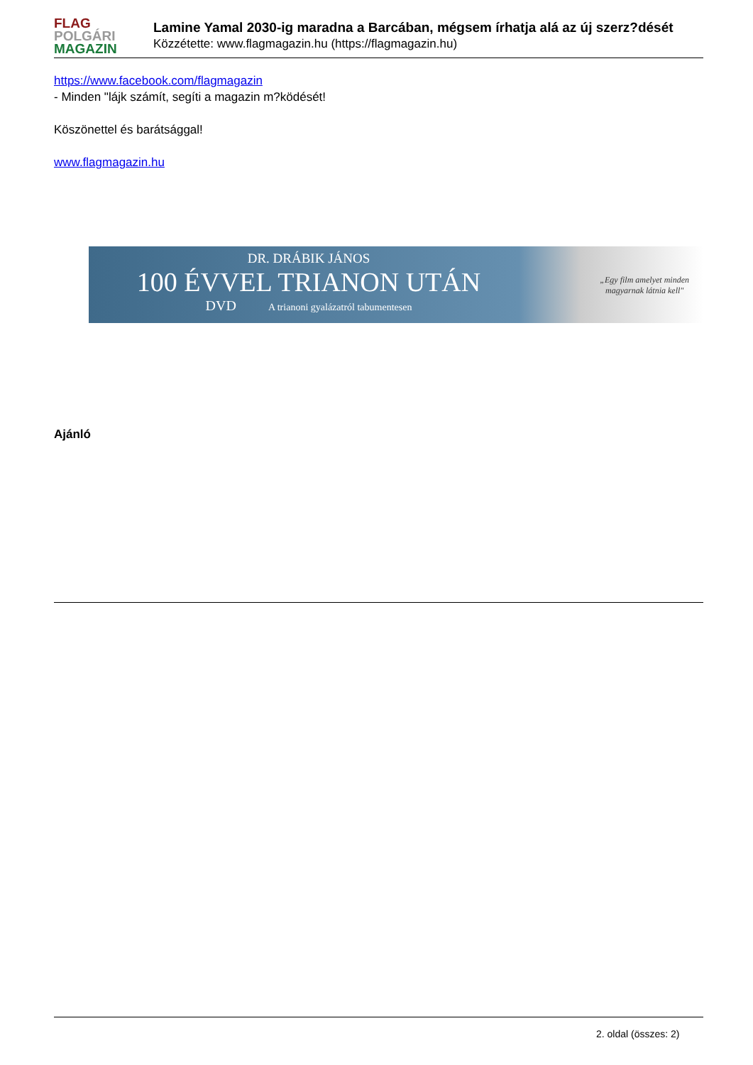FLAG
POLGÁRI
MAGAZIN
Lamine Yamal 2030-ig maradna a Barcában, mégsem írhatja alá az új szerz?dését
Közzétette: www.flagmagazin.hu (https://flagmagazin.hu)
https://www.facebook.com/flagmagazin
- Minden "lájk számít, segíti a magazin m?ködését!
Köszönettel és barátsággal!
www.flagmagazin.hu
DR. DRÁBIK JÁNOS
100 ÉVVEL TRIANON UTÁN
DVD A trianoni gyalázatról tabumentesen
„Egy film amelyet minden
magyarnak látnia kell"
Ajánló
2. oldal (összes: 2)